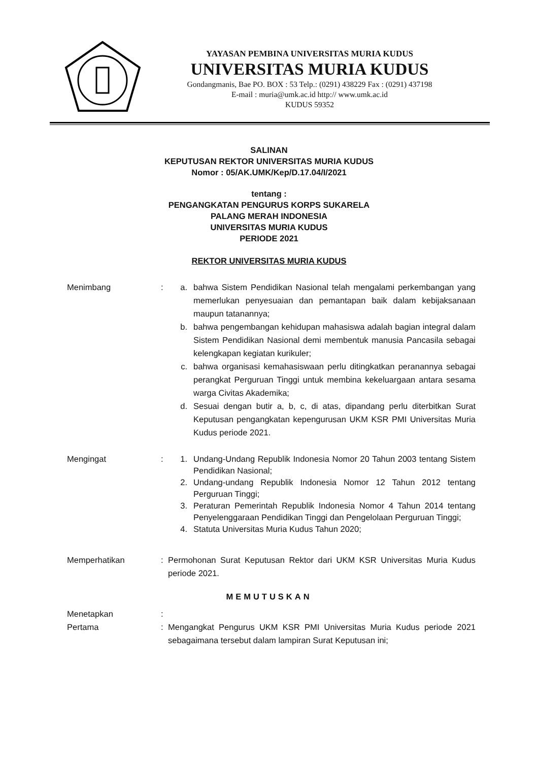YAYASAN PEMBINA UNIVERSITAS MURIA KUDUS
UNIVERSITAS MURIA KUDUS
Gondangmanis, Bae PO. BOX : 53 Telp.: (0291) 438229 Fax : (0291) 437198
E-mail : muria@umk.ac.id http:// www.umk.ac.id
KUDUS 59352
SALINAN
KEPUTUSAN REKTOR UNIVERSITAS MURIA KUDUS
Nomor : 05/AK.UMK/Kep/D.17.04/I/2021
tentang :
PENGANGKATAN PENGURUS KORPS SUKARELA
PALANG MERAH INDONESIA
UNIVERSITAS MURIA KUDUS
PERIODE 2021
REKTOR UNIVERSITAS MURIA KUDUS
Menimbang : a. bahwa Sistem Pendidikan Nasional telah mengalami perkembangan yang memerlukan penyesuaian dan pemantapan baik dalam kebijaksanaan maupun tatanannya;
b. bahwa pengembangan kehidupan mahasiswa adalah bagian integral dalam Sistem Pendidikan Nasional demi membentuk manusia Pancasila sebagai kelengkapan kegiatan kurikuler;
c. bahwa organisasi kemahasiswaan perlu ditingkatkan peranannya sebagai perangkat Perguruan Tinggi untuk membina kekeluargaan antara sesama warga Civitas Akademika;
d. Sesuai dengan butir a, b, c, di atas, dipandang perlu diterbitkan Surat Keputusan pengangkatan kepengurusan UKM KSR PMI Universitas Muria Kudus periode 2021.
Mengingat : 1. Undang-Undang Republik Indonesia Nomor 20 Tahun 2003 tentang Sistem Pendidikan Nasional;
2. Undang-undang Republik Indonesia Nomor 12 Tahun 2012 tentang Perguruan Tinggi;
3. Peraturan Pemerintah Republik Indonesia Nomor 4 Tahun 2014 tentang Penyelenggaraan Pendidikan Tinggi dan Pengelolaan Perguruan Tinggi;
4. Statuta Universitas Muria Kudus Tahun 2020;
Memperhatikan : Permohonan Surat Keputusan Rektor dari UKM KSR Universitas Muria Kudus periode 2021.
MEMUTUSKAN
Menetapkan :
Pertama : Mengangkat Pengurus UKM KSR PMI Universitas Muria Kudus periode 2021 sebagaimana tersebut dalam lampiran Surat Keputusan ini;